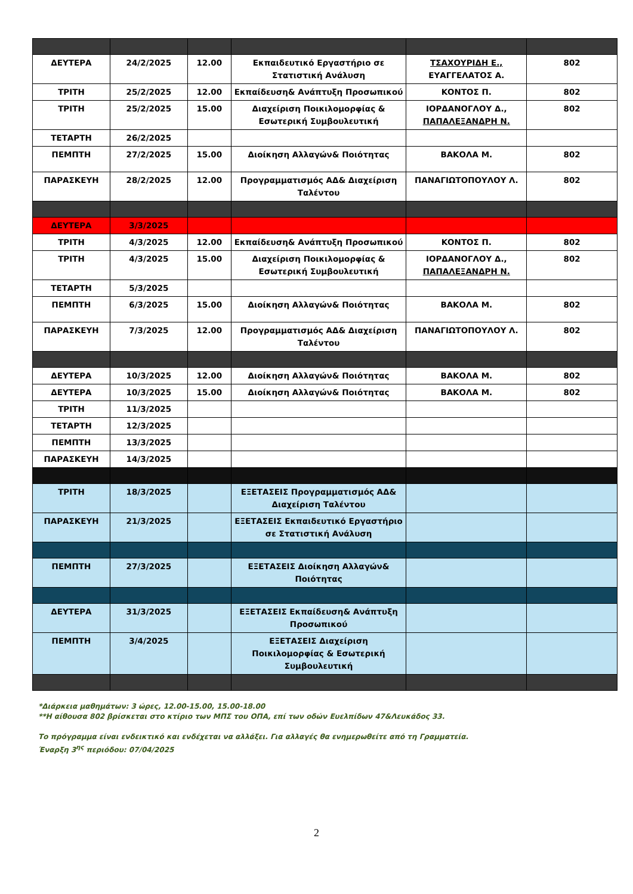| ΔΕΥΤΕΡΑ | 24/2/2025 | 12.00 | Εκπαιδευτικό Εργαστήριο σε Στατιστική Ανάλυση | ΤΣΑΧΟΥΡΙΔΗ Ε., ΕΥΑΓΓΕΛΑΤΟΣ Α. | 802 |
| ΤΡΙΤΗ | 25/2/2025 | 12.00 | Εκπαίδευση& Ανάπτυξη Προσωπικού | ΚΟΝΤΟΣ Π. | 802 |
| ΤΡΙΤΗ | 25/2/2025 | 15.00 | Διαχείριση Ποικιλομορφίας & Εσωτερική Συμβουλευτική | ΙΟΡΔΑΝΟΓΛΟΥ Δ., ΠΑΠΑΛΕΞΑΝΔΡΗ Ν. | 802 |
| ΤΕΤΑΡΤΗ | 26/2/2025 | | | | |
| ΠΕΜΠΤΗ | 27/2/2025 | 15.00 | Διοίκηση Αλλαγών& Ποιότητας | ΒΑΚΟΛΑ Μ. | 802 |
| ΠΑΡΑΣΚΕΥΗ | 28/2/2025 | 12.00 | Προγραμματισμός ΑΔ& Διαχείριση Ταλέντου | ΠΑΝΑΓΙΩΤΟΠΟΥΛΟΥ Λ. | 802 |
| ΔΕΥΤΕΡΑ | 3/3/2025 | | | | |
| ΤΡΙΤΗ | 4/3/2025 | 12.00 | Εκπαίδευση& Ανάπτυξη Προσωπικού | ΚΟΝΤΟΣ Π. | 802 |
| ΤΡΙΤΗ | 4/3/2025 | 15.00 | Διαχείριση Ποικιλομορφίας & Εσωτερική Συμβουλευτική | ΙΟΡΔΑΝΟΓΛΟΥ Δ., ΠΑΠΑΛΕΞΑΝΔΡΗ Ν. | 802 |
| ΤΕΤΑΡΤΗ | 5/3/2025 | | | | |
| ΠΕΜΠΤΗ | 6/3/2025 | 15.00 | Διοίκηση Αλλαγών& Ποιότητας | ΒΑΚΟΛΑ Μ. | 802 |
| ΠΑΡΑΣΚΕΥΗ | 7/3/2025 | 12.00 | Προγραμματισμός ΑΔ& Διαχείριση Ταλέντου | ΠΑΝΑΓΙΩΤΟΠΟΥΛΟΥ Λ. | 802 |
| ΔΕΥΤΕΡΑ | 10/3/2025 | 12.00 | Διοίκηση Αλλαγών& Ποιότητας | ΒΑΚΟΛΑ Μ. | 802 |
| ΔΕΥΤΕΡΑ | 10/3/2025 | 15.00 | Διοίκηση Αλλαγών& Ποιότητας | ΒΑΚΟΛΑ Μ. | 802 |
| ΤΡΙΤΗ | 11/3/2025 | | | | |
| ΤΕΤΑΡΤΗ | 12/3/2025 | | | | |
| ΠΕΜΠΤΗ | 13/3/2025 | | | | |
| ΠΑΡΑΣΚΕΥΗ | 14/3/2025 | | | | |
| ΤΡΙΤΗ | 18/3/2025 | | ΕΞΕΤΑΣΕΙΣ Προγραμματισμός ΑΔ& Διαχείριση Ταλέντου | | |
| ΠΑΡΑΣΚΕΥΗ | 21/3/2025 | | ΕΞΕΤΑΣΕΙΣ Εκπαιδευτικό Εργαστήριο σε Στατιστική Ανάλυση | | |
| ΠΕΜΠΤΗ | 27/3/2025 | | ΕΞΕΤΑΣΕΙΣ Διοίκηση Αλλαγών& Ποιότητας | | |
| ΔΕΥΤΕΡΑ | 31/3/2025 | | ΕΞΕΤΑΣΕΙΣ Εκπαίδευση& Ανάπτυξη Προσωπικού | | |
| ΠΕΜΠΤΗ | 3/4/2025 | | ΕΞΕΤΑΣΕΙΣ Διαχείριση Ποικιλομορφίας & Εσωτερική Συμβουλευτική | | |
*Διάρκεια μαθημάτων: 3 ώρες, 12.00-15.00, 15.00-18.00
**Η αίθουσα 802 βρίσκεται στο κτίριο των ΜΠΣ του ΟΠΑ, επί των οδών Ευελπίδων 47&Λευκάδος 33.
Το πρόγραμμα είναι ενδεικτικό και ενδέχεται να αλλάξει. Για αλλαγές θα ενημερωθείτε από τη Γραμματεία.
Έναρξη 3<sup>ης</sup> περιόδου: 07/04/2025
2